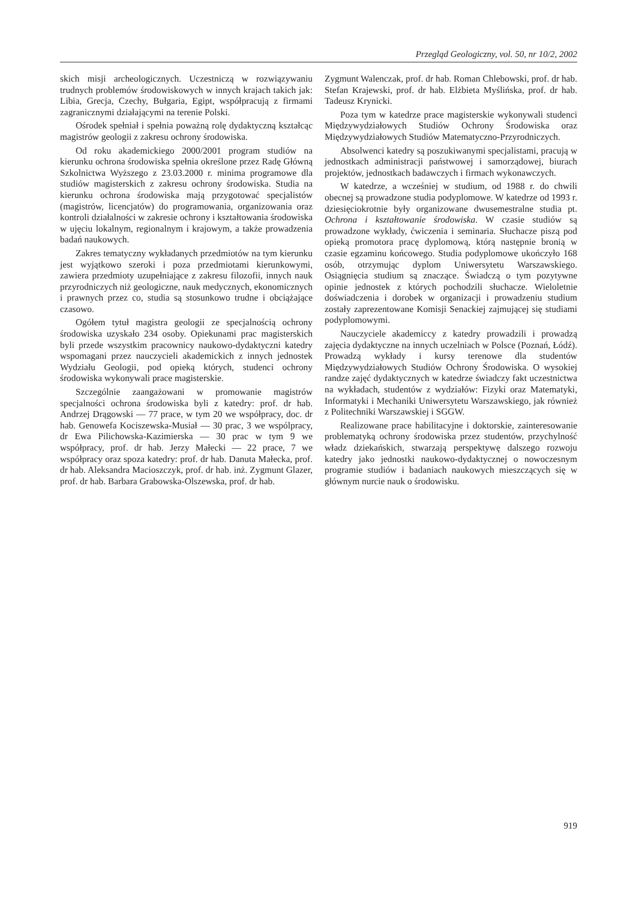Przegląd Geologiczny, vol. 50, nr 10/2, 2002
skich misji archeologicznych. Uczestniczą w rozwiązywaniu trudnych problemów środowiskowych w innych krajach takich jak: Libia, Grecja, Czechy, Bułgaria, Egipt, współpracują z firmami zagranicznymi działającymi na terenie Polski.
Ośrodek spełniał i spełnia poważną rolę dydaktyczną kształcąc magistrów geologii z zakresu ochrony środowiska.
Od roku akademickiego 2000/2001 program studiów na kierunku ochrona środowiska spełnia określone przez Radę Główną Szkolnictwa Wyższego z 23.03.2000 r. minima programowe dla studiów magisterskich z zakresu ochrony środowiska. Studia na kierunku ochrona środowiska mają przygotować specjalistów (magistrów, licencjatów) do programowania, organizowania oraz kontroli działalności w zakresie ochrony i kształtowania środowiska w ujęciu lokalnym, regionalnym i krajowym, a także prowadzenia badań naukowych.
Zakres tematyczny wykładanych przedmiotów na tym kierunku jest wyjątkowo szeroki i poza przedmiotami kierunkowymi, zawiera przedmioty uzupełniające z zakresu filozofii, innych nauk przyrodniczych niż geologiczne, nauk medycznych, ekonomicznych i prawnych przez co, studia są stosunkowo trudne i obciążające czasowo.
Ogółem tytuł magistra geologii ze specjalnością ochrony środowiska uzyskało 234 osoby. Opiekunami prac magisterskich byli przede wszystkim pracownicy naukowo-dydaktyczni katedry wspomagani przez nauczycieli akademickich z innych jednostek Wydziału Geologii, pod opieką których, studenci ochrony środowiska wykonywali prace magisterskie.
Szczególnie zaangażowani w promowanie magistrów specjalności ochrona środowiska byli z katedry: prof. dr hab. Andrzej Drągowski — 77 prace, w tym 20 we współpracy, doc. dr hab. Genowefa Kociszewska-Musiał — 30 prac, 3 we wspólpracy, dr Ewa Pilichowska-Kazimierska — 30 prac w tym 9 we współpracy, prof. dr hab. Jerzy Małecki — 22 prace, 7 we współpracy oraz spoza katedry: prof. dr hab. Danuta Małecka, prof. dr hab. Aleksandra Macioszczyk, prof. dr hab. inż. Zygmunt Glazer, prof. dr hab. Barbara Grabowska-Olszewska, prof. dr hab.
Zygmunt Walenczak, prof. dr hab. Roman Chlebowski, prof. dr hab. Stefan Krajewski, prof. dr hab. Elżbieta Myślińska, prof. dr hab. Tadeusz Krynicki.
Poza tym w katedrze prace magisterskie wykonywali studenci Międzywydziałowych Studiów Ochrony Środowiska oraz Międzywydziałowych Studiów Matematyczno-Przyrodniczych.
Absolwenci katedry są poszukiwanymi specjalistami, pracują w jednostkach administracji państwowej i samorządowej, biurach projektów, jednostkach badawczych i firmach wykonawczych.
W katedrze, a wcześniej w studium, od 1988 r. do chwili obecnej są prowadzone studia podyplomowe. W katedrze od 1993 r. dziesięciokrotnie były organizowane dwusemestralne studia pt. Ochrona i kształtowanie środowiska. W czasie studiów są prowadzone wykłady, ćwiczenia i seminaria. Słuchacze piszą pod opieką promotora pracę dyplomową, którą następnie bronią w czasie egzaminu końcowego. Studia podyplomowe ukończyło 168 osób, otrzymując dyplom Uniwersytetu Warszawskiego. Osiągnięcia studium są znaczące. Świadczą o tym pozytywne opinie jednostek z których pochodzili słuchacze. Wieloletnie doświadczenia i dorobek w organizacji i prowadzeniu studium zostały zaprezentowane Komisji Senackiej zajmującej się studiami podyplomowymi.
Nauczyciele akademiccy z katedry prowadzili i prowadzą zajęcia dydaktyczne na innych uczelniach w Polsce (Poznań, Łódź). Prowadzą wykłady i kursy terenowe dla studentów Międzywydziałowych Studiów Ochrony Środowiska. O wysokiej randze zajęć dydaktycznych w katedrze świadczy fakt uczestnictwa na wykładach, studentów z wydziałów: Fizyki oraz Matematyki, Informatyki i Mechaniki Uniwersytetu Warszawskiego, jak również z Politechniki Warszawskiej i SGGW.
Realizowane prace habilitacyjne i doktorskie, zainteresowanie problematyką ochrony środowiska przez studentów, przychylność władz dziekańskich, stwarzają perspektywę dalszego rozwoju katedry jako jednostki naukowo-dydaktycznej o nowoczesnym programie studiów i badaniach naukowych mieszczących się w głównym nurcie nauk o środowisku.
919